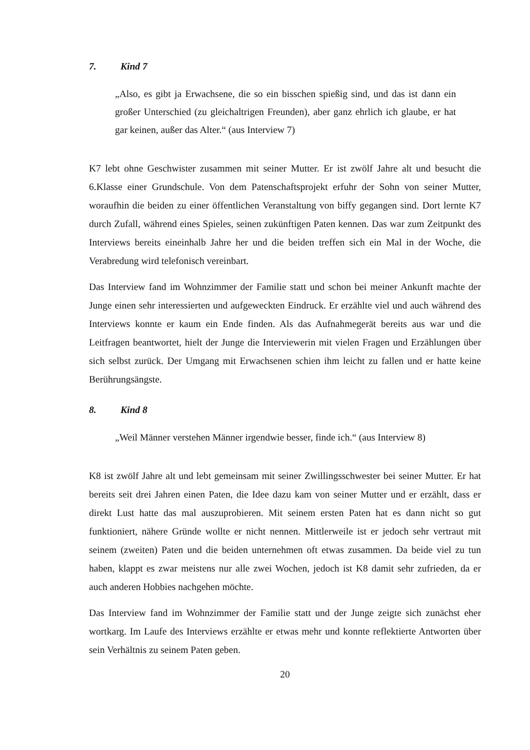7. Kind 7
„Also, es gibt ja Erwachsene, die so ein bisschen spießig sind, und das ist dann ein großer Unterschied (zu gleichaltrigen Freunden), aber ganz ehrlich ich glaube, er hat gar keinen, außer das Alter.“ (aus Interview 7)
K7 lebt ohne Geschwister zusammen mit seiner Mutter. Er ist zwölf Jahre alt und besucht die 6.Klasse einer Grundschule. Von dem Patenschaftsprojekt erfuhr der Sohn von seiner Mutter, woraufhin die beiden zu einer öffentlichen Veranstaltung von biffy gegangen sind. Dort lernte K7 durch Zufall, während eines Spieles, seinen zukünftigen Paten kennen. Das war zum Zeitpunkt des Interviews bereits eineinhalb Jahre her und die beiden treffen sich ein Mal in der Woche, die Verabredung wird telefonisch vereinbart.
Das Interview fand im Wohnzimmer der Familie statt und schon bei meiner Ankunft machte der Junge einen sehr interessierten und aufgeweckten Eindruck. Er erzählte viel und auch während des Interviews konnte er kaum ein Ende finden. Als das Aufnahmegerät bereits aus war und die Leitfragen beantwortet, hielt der Junge die Interviewerin mit vielen Fragen und Erzählungen über sich selbst zurück. Der Umgang mit Erwachsenen schien ihm leicht zu fallen und er hatte keine Berührungsängste.
8. Kind 8
„Weil Männer verstehen Männer irgendwie besser, finde ich.“ (aus Interview 8)
K8 ist zwölf Jahre alt und lebt gemeinsam mit seiner Zwillingsschwester bei seiner Mutter. Er hat bereits seit drei Jahren einen Paten, die Idee dazu kam von seiner Mutter und er erzählt, dass er direkt Lust hatte das mal auszuprobieren. Mit seinem ersten Paten hat es dann nicht so gut funktioniert, nähere Gründe wollte er nicht nennen. Mittlerweile ist er jedoch sehr vertraut mit seinem (zweiten) Paten und die beiden unternehmen oft etwas zusammen. Da beide viel zu tun haben, klappt es zwar meistens nur alle zwei Wochen, jedoch ist K8 damit sehr zufrieden, da er auch anderen Hobbies nachgehen möchte.
Das Interview fand im Wohnzimmer der Familie statt und der Junge zeigte sich zunächst eher wortkarg. Im Laufe des Interviews erzählte er etwas mehr und konnte reflektierte Antworten über sein Verhältnis zu seinem Paten geben.
20